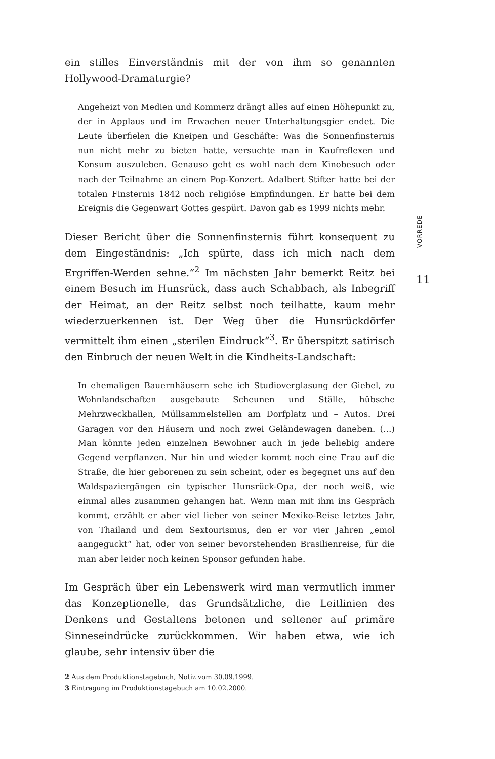ein stilles Einverständnis mit der von ihm so genannten Hollywood-Dramaturgie?
Angeheizt von Medien und Kommerz drängt alles auf einen Höhepunkt zu, der in Applaus und im Erwachen neuer Unterhaltungsgier endet. Die Leute überfielen die Kneipen und Geschäfte: Was die Sonnenfinsternis nun nicht mehr zu bieten hatte, versuchte man in Kaufreflexen und Konsum auszuleben. Genauso geht es wohl nach dem Kinobesuch oder nach der Teilnahme an einem Pop-Konzert. Adalbert Stifter hatte bei der totalen Finsternis 1842 noch religiöse Empfindungen. Er hatte bei dem Ereignis die Gegenwart Gottes gespürt. Davon gab es 1999 nichts mehr.
Dieser Bericht über die Sonnenfinsternis führt konsequent zu dem Eingeständnis: „Ich spürte, dass ich mich nach dem Ergriffen-Werden sehne.“<sup>2</sup> Im nächsten Jahr bemerkt Reitz bei einem Besuch im Hunsrück, dass auch Schabbach, als Inbegriff der Heimat, an der Reitz selbst noch teilhatte, kaum mehr wiederzuerkennen ist. Der Weg über die Hunsrückdörfer vermittelt ihm einen „sterilen Eindruck“<sup>3</sup>. Er überspitzt satirisch den Einbruch der neuen Welt in die Kindheits-Landschaft:
In ehemaligen Bauernhäusern sehe ich Studioverglasung der Giebel, zu Wohnlandschaften ausgebaute Scheunen und Ställe, hübsche Mehrzweckhallen, Müllsammelstellen am Dorfplatz und – Autos. Drei Garagen vor den Häusern und noch zwei Geländewagen daneben. (…) Man könnte jeden einzelnen Bewohner auch in jede beliebig andere Gegend verpflanzen. Nur hin und wieder kommt noch eine Frau auf die Straße, die hier geborenen zu sein scheint, oder es begegnet uns auf den Waldspaziergängen ein typischer Hunsrück-Opa, der noch weiß, wie einmal alles zusammen gehangen hat. Wenn man mit ihm ins Gespräch kommt, erzählt er aber viel lieber von seiner Mexiko-Reise letztes Jahr, von Thailand und dem Sextourismus, den er vor vier Jahren „emol aangeguckt“ hat, oder von seiner bevorstehenden Brasilienreise, für die man aber leider noch keinen Sponsor gefunden habe.
Im Gespräch über ein Lebenswerk wird man vermutlich immer das Konzeptionelle, das Grundsätzliche, die Leitlinien des Denkens und Gestaltens betonen und seltener auf primäre Sinneseindrücke zurückkommen. Wir haben etwa, wie ich glaube, sehr intensiv über die
2 Aus dem Produktionstagebuch, Notiz vom 30.09.1999.
3 Eintragung im Produktionstagebuch am 10.02.2000.
VORREDE
11